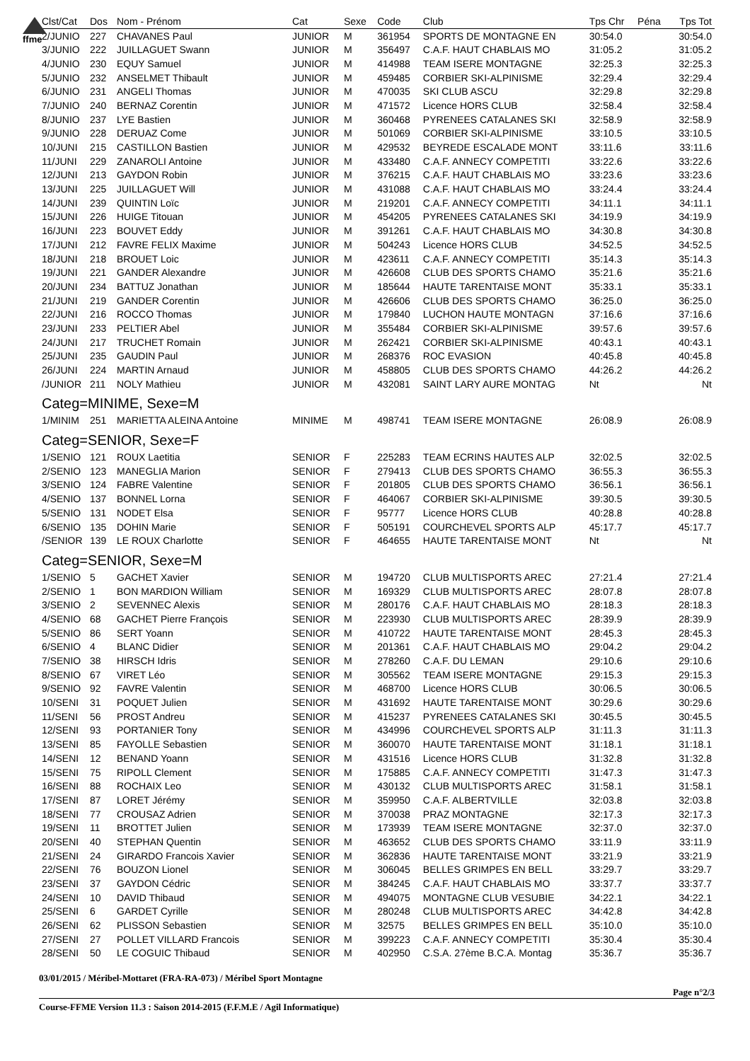ffme
| Clst/Cat | Dos | Nom - Prénom | Cat | Sexe | Code | Club | Tps Chr | Péna | Tps Tot |
| --- | --- | --- | --- | --- | --- | --- | --- | --- | --- |
| 2/JUNIO | 227 | CHAVANES Paul | JUNIOR | M | 361954 | SPORTS DE MONTAGNE EN | 30:54.0 | | 30:54.0 |
| 3/JUNIO | 222 | JUILLAGUET Swann | JUNIOR | M | 356497 | C.A.F. HAUT CHABLAIS MO | 31:05.2 | | 31:05.2 |
| 4/JUNIO | 230 | EQUY Samuel | JUNIOR | M | 414988 | TEAM ISERE MONTAGNE | 32:25.3 | | 32:25.3 |
| 5/JUNIO | 232 | ANSELMET Thibault | JUNIOR | M | 459485 | CORBIER SKI-ALPINISME | 32:29.4 | | 32:29.4 |
| 6/JUNIO | 231 | ANGELI Thomas | JUNIOR | M | 470035 | SKI CLUB ASCU | 32:29.8 | | 32:29.8 |
| 7/JUNIO | 240 | BERNAZ Corentin | JUNIOR | M | 471572 | Licence HORS CLUB | 32:58.4 | | 32:58.4 |
| 8/JUNIO | 237 | LYE Bastien | JUNIOR | M | 360468 | PYRENEES CATALANES SKI | 32:58.9 | | 32:58.9 |
| 9/JUNIO | 228 | DERUAZ Come | JUNIOR | M | 501069 | CORBIER SKI-ALPINISME | 33:10.5 | | 33:10.5 |
| 10/JUNI | 215 | CASTILLON Bastien | JUNIOR | M | 429532 | BEYREDE ESCALADE MONT | 33:11.6 | | 33:11.6 |
| 11/JUNI | 229 | ZANAROLI Antoine | JUNIOR | M | 433480 | C.A.F. ANNECY COMPETITI | 33:22.6 | | 33:22.6 |
| 12/JUNI | 213 | GAYDON Robin | JUNIOR | M | 376215 | C.A.F. HAUT CHABLAIS MO | 33:23.6 | | 33:23.6 |
| 13/JUNI | 225 | JUILLAGUET Will | JUNIOR | M | 431088 | C.A.F. HAUT CHABLAIS MO | 33:24.4 | | 33:24.4 |
| 14/JUNI | 239 | QUINTIN Loïc | JUNIOR | M | 219201 | C.A.F. ANNECY COMPETITI | 34:11.1 | | 34:11.1 |
| 15/JUNI | 226 | HUIGE Titouan | JUNIOR | M | 454205 | PYRENEES CATALANES SKI | 34:19.9 | | 34:19.9 |
| 16/JUNI | 223 | BOUVET Eddy | JUNIOR | M | 391261 | C.A.F. HAUT CHABLAIS MO | 34:30.8 | | 34:30.8 |
| 17/JUNI | 212 | FAVRE FELIX Maxime | JUNIOR | M | 504243 | Licence HORS CLUB | 34:52.5 | | 34:52.5 |
| 18/JUNI | 218 | BROUET Loic | JUNIOR | M | 423611 | C.A.F. ANNECY COMPETITI | 35:14.3 | | 35:14.3 |
| 19/JUNI | 221 | GANDER Alexandre | JUNIOR | M | 426608 | CLUB DES SPORTS CHAMO | 35:21.6 | | 35:21.6 |
| 20/JUNI | 234 | BATTUZ Jonathan | JUNIOR | M | 185644 | HAUTE TARENTAISE MONT | 35:33.1 | | 35:33.1 |
| 21/JUNI | 219 | GANDER Corentin | JUNIOR | M | 426606 | CLUB DES SPORTS CHAMO | 36:25.0 | | 36:25.0 |
| 22/JUNI | 216 | ROCCO Thomas | JUNIOR | M | 179840 | LUCHON HAUTE MONTAGN | 37:16.6 | | 37:16.6 |
| 23/JUNI | 233 | PELTIER Abel | JUNIOR | M | 355484 | CORBIER SKI-ALPINISME | 39:57.6 | | 39:57.6 |
| 24/JUNI | 217 | TRUCHET Romain | JUNIOR | M | 262421 | CORBIER SKI-ALPINISME | 40:43.1 | | 40:43.1 |
| 25/JUNI | 235 | GAUDIN Paul | JUNIOR | M | 268376 | ROC EVASION | 40:45.8 | | 40:45.8 |
| 26/JUNI | 224 | MARTIN Arnaud | JUNIOR | M | 458805 | CLUB DES SPORTS CHAMO | 44:26.2 | | 44:26.2 |
| /JUNIOR | 211 | NOLY Mathieu | JUNIOR | M | 432081 | SAINT LARY AURE MONTAG | Nt | | Nt |
| Categ=MINIME, Sexe=M | | | | | | | | | |
| 1/MINIM | 251 | MARIETTA ALEINA Antoine | MINIME | M | 498741 | TEAM ISERE MONTAGNE | 26:08.9 | | 26:08.9 |
| Categ=SENIOR, Sexe=F | | | | | | | | | |
| 1/SENIO | 121 | ROUX Laetitia | SENIOR | F | 225283 | TEAM ECRINS HAUTES ALP | 32:02.5 | | 32:02.5 |
| 2/SENIO | 123 | MANEGLIA Marion | SENIOR | F | 279413 | CLUB DES SPORTS CHAMO | 36:55.3 | | 36:55.3 |
| 3/SENIO | 124 | FABRE Valentine | SENIOR | F | 201805 | CLUB DES SPORTS CHAMO | 36:56.1 | | 36:56.1 |
| 4/SENIO | 137 | BONNEL Lorna | SENIOR | F | 464067 | CORBIER SKI-ALPINISME | 39:30.5 | | 39:30.5 |
| 5/SENIO | 131 | NODET Elsa | SENIOR | F | 95777 | Licence HORS CLUB | 40:28.8 | | 40:28.8 |
| 6/SENIO | 135 | DOHIN Marie | SENIOR | F | 505191 | COURCHEVEL SPORTS ALP | 45:17.7 | | 45:17.7 |
| /SENIOR | 139 | LE ROUX Charlotte | SENIOR | F | 464655 | HAUTE TARENTAISE MONT | Nt | | Nt |
| Categ=SENIOR, Sexe=M | | | | | | | | | |
| 1/SENIO | 5 | GACHET Xavier | SENIOR | M | 194720 | CLUB MULTISPORTS AREC | 27:21.4 | | 27:21.4 |
| 2/SENIO | 1 | BON MARDION William | SENIOR | M | 169329 | CLUB MULTISPORTS AREC | 28:07.8 | | 28:07.8 |
| 3/SENIO | 2 | SEVENNEC Alexis | SENIOR | M | 280176 | C.A.F. HAUT CHABLAIS MO | 28:18.3 | | 28:18.3 |
| 4/SENIO | 68 | GACHET Pierre François | SENIOR | M | 223930 | CLUB MULTISPORTS AREC | 28:39.9 | | 28:39.9 |
| 5/SENIO | 86 | SERT Yoann | SENIOR | M | 410722 | HAUTE TARENTAISE MONT | 28:45.3 | | 28:45.3 |
| 6/SENIO | 4 | BLANC Didier | SENIOR | M | 201361 | C.A.F. HAUT CHABLAIS MO | 29:04.2 | | 29:04.2 |
| 7/SENIO | 38 | HIRSCH Idris | SENIOR | M | 278260 | C.A.F. DU LEMAN | 29:10.6 | | 29:10.6 |
| 8/SENIO | 67 | VIRET Léo | SENIOR | M | 305562 | TEAM ISERE MONTAGNE | 29:15.3 | | 29:15.3 |
| 9/SENIO | 92 | FAVRE Valentin | SENIOR | M | 468700 | Licence HORS CLUB | 30:06.5 | | 30:06.5 |
| 10/SENI | 31 | POQUET Julien | SENIOR | M | 431692 | HAUTE TARENTAISE MONT | 30:29.6 | | 30:29.6 |
| 11/SENI | 56 | PROST Andreu | SENIOR | M | 415237 | PYRENEES CATALANES SKI | 30:45.5 | | 30:45.5 |
| 12/SENI | 93 | PORTANIER Tony | SENIOR | M | 434996 | COURCHEVEL SPORTS ALP | 31:11.3 | | 31:11.3 |
| 13/SENI | 85 | FAYOLLE Sebastien | SENIOR | M | 360070 | HAUTE TARENTAISE MONT | 31:18.1 | | 31:18.1 |
| 14/SENI | 12 | BENAND Yoann | SENIOR | M | 431516 | Licence HORS CLUB | 31:32.8 | | 31:32.8 |
| 15/SENI | 75 | RIPOLL Clement | SENIOR | M | 175885 | C.A.F. ANNECY COMPETITI | 31:47.3 | | 31:47.3 |
| 16/SENI | 88 | ROCHAIX Leo | SENIOR | M | 430132 | CLUB MULTISPORTS AREC | 31:58.1 | | 31:58.1 |
| 17/SENI | 87 | LORET Jérémy | SENIOR | M | 359950 | C.A.F. ALBERTVILLE | 32:03.8 | | 32:03.8 |
| 18/SENI | 77 | CROUSAZ Adrien | SENIOR | M | 370038 | PRAZ MONTAGNE | 32:17.3 | | 32:17.3 |
| 19/SENI | 11 | BROTTET Julien | SENIOR | M | 173939 | TEAM ISERE MONTAGNE | 32:37.0 | | 32:37.0 |
| 20/SENI | 40 | STEPHAN Quentin | SENIOR | M | 463652 | CLUB DES SPORTS CHAMO | 33:11.9 | | 33:11.9 |
| 21/SENI | 24 | GIRARDO Francois Xavier | SENIOR | M | 362836 | HAUTE TARENTAISE MONT | 33:21.9 | | 33:21.9 |
| 22/SENI | 76 | BOUZON Lionel | SENIOR | M | 306045 | BELLES GRIMPES EN BELL | 33:29.7 | | 33:29.7 |
| 23/SENI | 37 | GAYDON Cédric | SENIOR | M | 384245 | C.A.F. HAUT CHABLAIS MO | 33:37.7 | | 33:37.7 |
| 24/SENI | 10 | DAVID Thibaud | SENIOR | M | 494075 | MONTAGNE CLUB VESUBIE | 34:22.1 | | 34:22.1 |
| 25/SENI | 6 | GARDET Cyrille | SENIOR | M | 280248 | CLUB MULTISPORTS AREC | 34:42.8 | | 34:42.8 |
| 26/SENI | 62 | PLISSON Sebastien | SENIOR | M | 32575 | BELLES GRIMPES EN BELL | 35:10.0 | | 35:10.0 |
| 27/SENI | 27 | POLLET VILLARD Francois | SENIOR | M | 399223 | C.A.F. ANNECY COMPETITI | 35:30.4 | | 35:30.4 |
| 28/SENI | 50 | LE COGUIC Thibaud | SENIOR | M | 402950 | C.S.A. 27ème B.C.A. Montag | 35:36.7 | | 35:36.7 |
03/01/2015 / Méribel-Mottaret (FRA-RA-073) / Méribel Sport Montagne
Page n°2/3
Course-FFME Version 11.3 : Saison 2014-2015 (F.F.M.E / Agil Informatique)